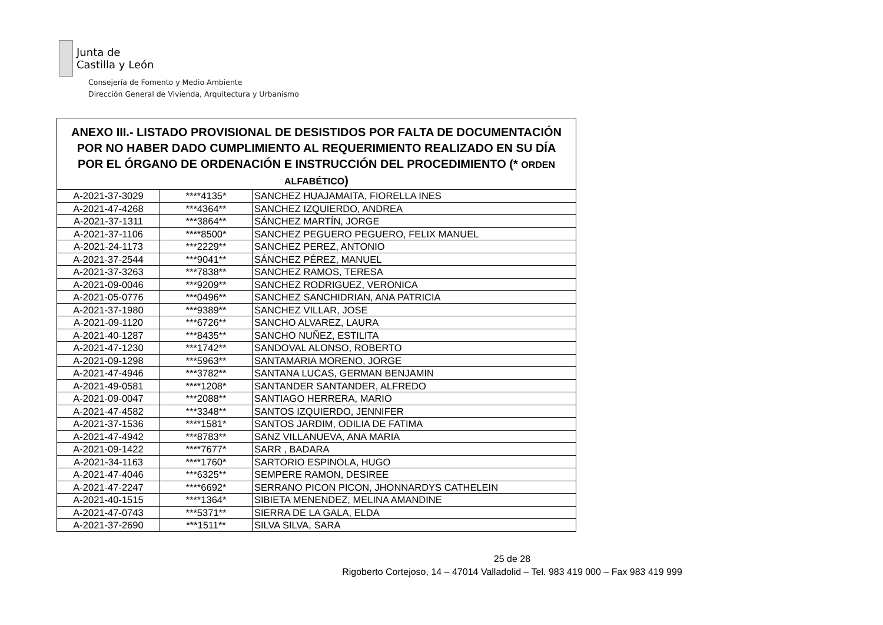Junta de
Castilla y León
Consejería de Fomento y Medio Ambiente
Dirección General de Vivienda, Arquitectura y Urbanismo
| ANEXO III.- LISTADO PROVISIONAL DE DESISTIDOS POR FALTA DE DOCUMENTACIÓN POR NO HABER DADO CUMPLIMIENTO AL REQUERIMIENTO REALIZADO EN SU DÍA POR EL ÓRGANO DE ORDENACIÓN E INSTRUCCIÓN DEL PROCEDIMIENTO (* ORDEN ALFABÉTICO ) | | |
| --- | --- | --- |
| A-2021-37-3029 | ****4135* | SANCHEZ HUAJAMAITA, FIORELLA INES |
| A-2021-47-4268 | ***4364** | SANCHEZ IZQUIERDO, ANDREA |
| A-2021-37-1311 | ***3864** | SÁNCHEZ MARTÍN, JORGE |
| A-2021-37-1106 | ****8500* | SANCHEZ PEGUERO PEGUERO, FELIX MANUEL |
| A-2021-24-1173 | ***2229** | SANCHEZ PEREZ, ANTONIO |
| A-2021-37-2544 | ***9041** | SÁNCHEZ PÉREZ, MANUEL |
| A-2021-37-3263 | ***7838** | SANCHEZ RAMOS, TERESA |
| A-2021-09-0046 | ***9209** | SANCHEZ RODRIGUEZ, VERONICA |
| A-2021-05-0776 | ***0496** | SANCHEZ SANCHIDRIAN, ANA PATRICIA |
| A-2021-37-1980 | ***9389** | SANCHEZ VILLAR, JOSE |
| A-2021-09-1120 | ***6726** | SANCHO ALVAREZ, LAURA |
| A-2021-40-1287 | ***8435** | SANCHO NUÑEZ, ESTILITA |
| A-2021-47-1230 | ***1742** | SANDOVAL ALONSO, ROBERTO |
| A-2021-09-1298 | ***5963** | SANTAMARIA MORENO, JORGE |
| A-2021-47-4946 | ***3782** | SANTANA LUCAS, GERMAN BENJAMIN |
| A-2021-49-0581 | ****1208* | SANTANDER SANTANDER, ALFREDO |
| A-2021-09-0047 | ***2088** | SANTIAGO HERRERA, MARIO |
| A-2021-47-4582 | ***3348** | SANTOS IZQUIERDO, JENNIFER |
| A-2021-37-1536 | ****1581* | SANTOS JARDIM, ODILIA DE FATIMA |
| A-2021-47-4942 | ***8783** | SANZ VILLANUEVA, ANA MARIA |
| A-2021-09-1422 | ****7677* | SARR , BADARA |
| A-2021-34-1163 | ****1760* | SARTORIO ESPINOLA, HUGO |
| A-2021-47-4046 | ***6325** | SEMPERE RAMON, DESIREE |
| A-2021-47-2247 | ****6692* | SERRANO PICON PICON, JHONNARDYS CATHELEIN |
| A-2021-40-1515 | ****1364* | SIBIETA MENENDEZ, MELINA AMANDINE |
| A-2021-47-0743 | ***5371** | SIERRA DE LA GALA, ELDA |
| A-2021-37-2690 | ***1511** | SILVA SILVA, SARA |
25 de 28
Rigoberto Cortejoso, 14 – 47014 Valladolid – Tel. 983 419 000 – Fax 983 419 999